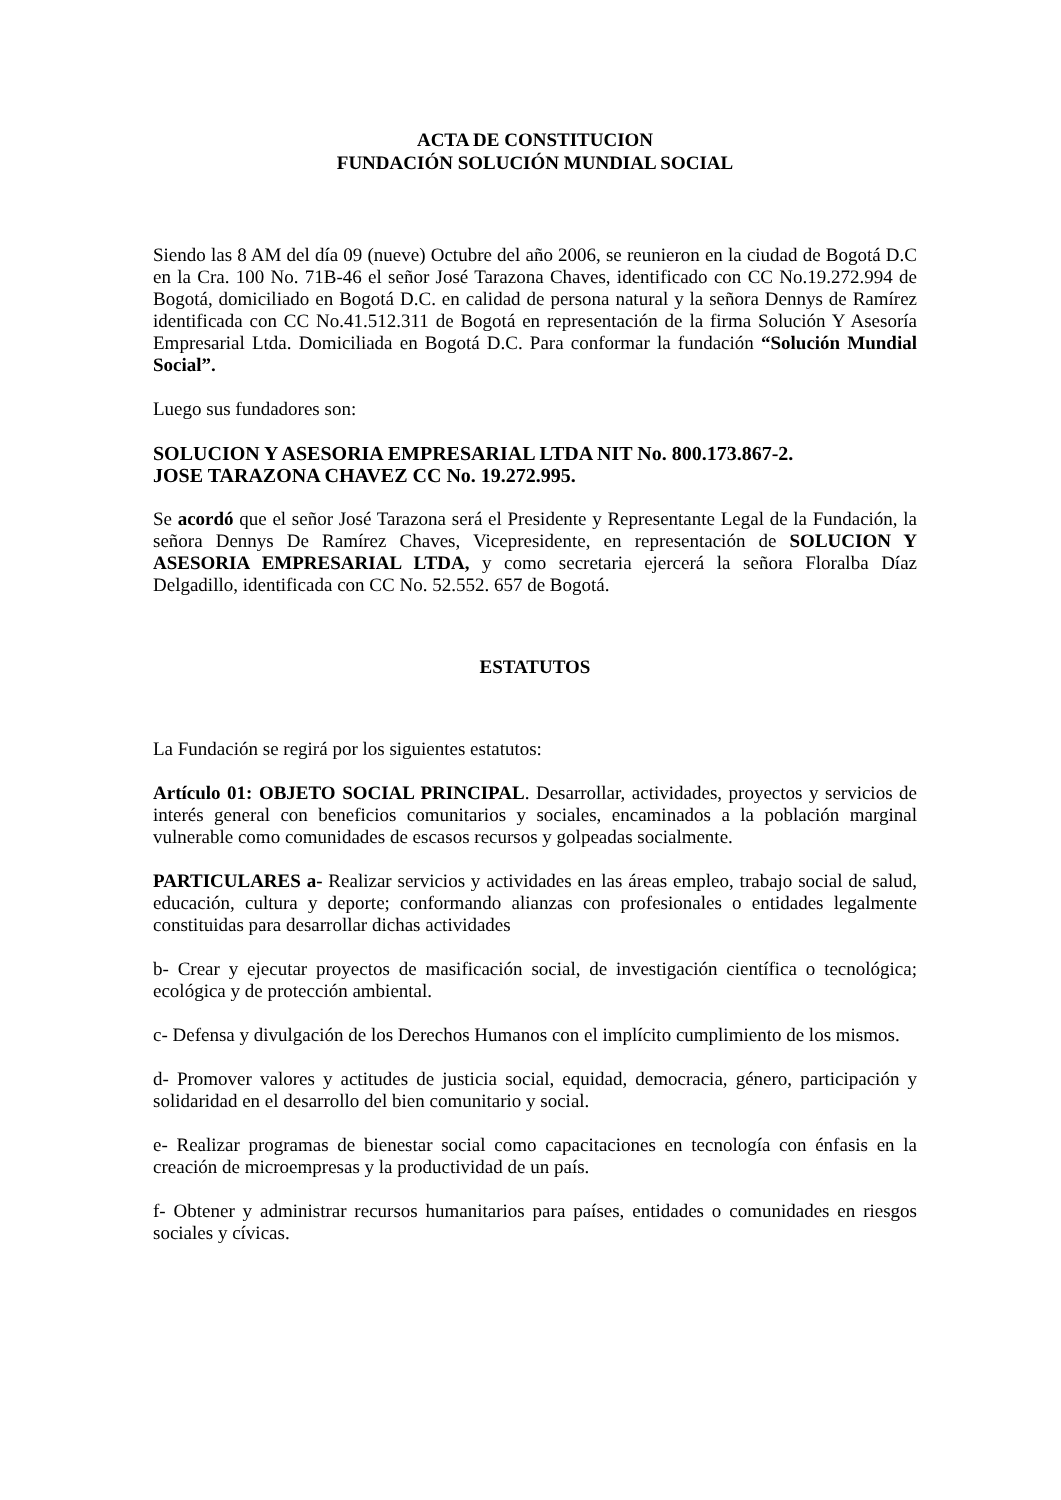ACTA DE CONSTITUCION
FUNDACIÓN SOLUCIÓN MUNDIAL SOCIAL
Siendo las 8 AM del día 09 (nueve) Octubre del año 2006, se reunieron en la ciudad de Bogotá D.C en la Cra. 100 No. 71B-46 el señor José Tarazona Chaves, identificado con CC No.19.272.994 de Bogotá, domiciliado en Bogotá D.C. en calidad de persona natural y la señora Dennys de Ramírez identificada con CC No.41.512.311 de Bogotá en representación de la firma Solución Y Asesoría Empresarial Ltda. Domiciliada en Bogotá D.C. Para conformar la fundación “Solución Mundial Social”.
Luego sus fundadores son:
SOLUCION Y ASESORIA EMPRESARIAL LTDA NIT No. 800.173.867-2.
JOSE TARAZONA CHAVEZ CC No. 19.272.995.
Se acordó que el señor José Tarazona será el Presidente y Representante Legal de la Fundación, la señora Dennys De Ramírez Chaves, Vicepresidente, en representación de SOLUCION Y ASESORIA EMPRESARIAL LTDA, y como secretaria ejercerá la señora Floralba Díaz Delgadillo, identificada con CC No. 52.552. 657 de Bogotá.
ESTATUTOS
La Fundación se regirá por los siguientes estatutos:
Artículo 01: OBJETO SOCIAL PRINCIPAL. Desarrollar, actividades, proyectos y servicios de interés general con beneficios comunitarios y sociales, encaminados a la población marginal vulnerable como comunidades de escasos recursos y golpeadas socialmente.
PARTICULARES a- Realizar servicios y actividades en las áreas empleo, trabajo social de salud, educación, cultura y deporte; conformando alianzas con profesionales o entidades legalmente constituidas para desarrollar dichas actividades
b- Crear y ejecutar proyectos de masificación social, de investigación científica o tecnológica; ecológica y de protección ambiental.
c- Defensa y divulgación de los Derechos Humanos con el implícito cumplimiento de los mismos.
d- Promover valores y actitudes de justicia social, equidad, democracia, género, participación y solidaridad en el desarrollo del bien comunitario y social.
e- Realizar programas de bienestar social como capacitaciones en tecnología con énfasis en la creación de microempresas y la productividad de un país.
f- Obtener y administrar recursos humanitarios para países, entidades o comunidades en riesgos sociales y cívicas.